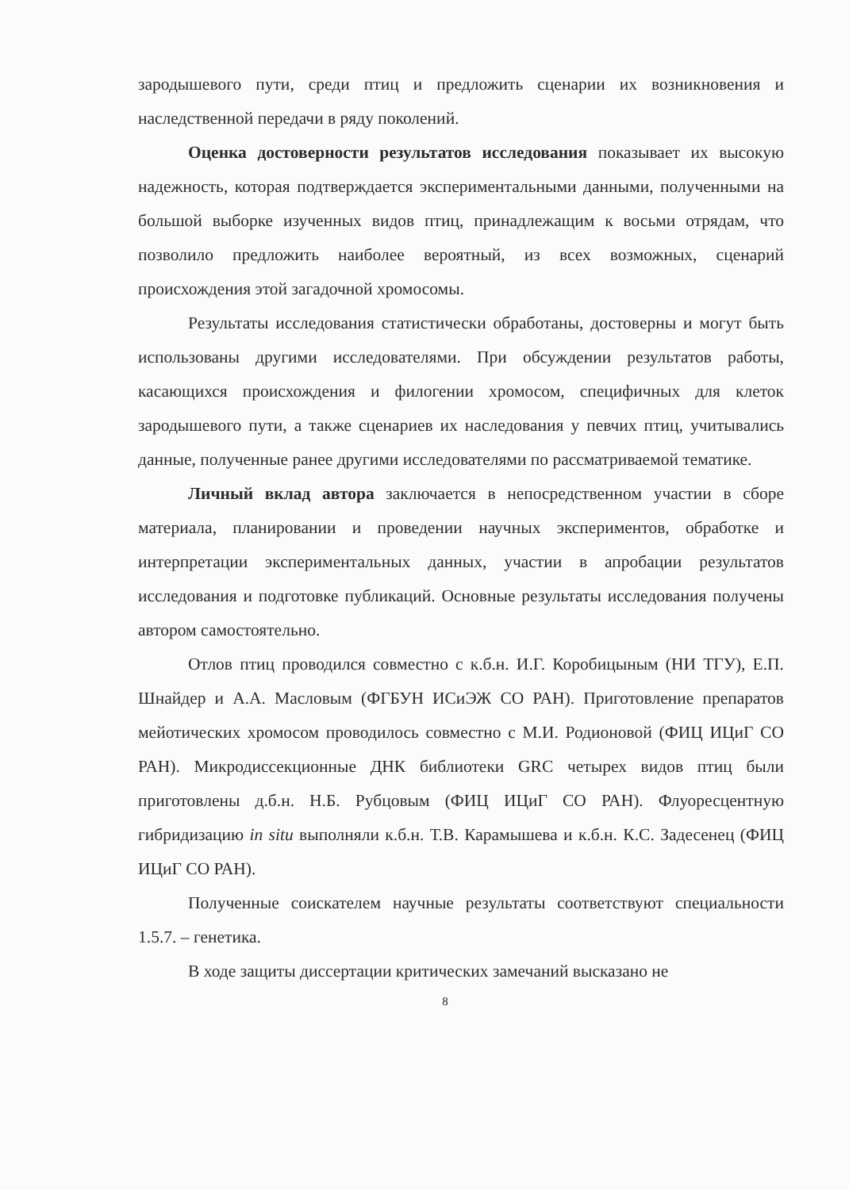зародышевого пути, среди птиц и предложить сценарии их возникновения и наследственной передачи в ряду поколений.
Оценка достоверности результатов исследования показывает их высокую надежность, которая подтверждается экспериментальными данными, полученными на большой выборке изученных видов птиц, принадлежащим к восьми отрядам, что позволило предложить наиболее вероятный, из всех возможных, сценарий происхождения этой загадочной хромосомы.
Результаты исследования статистически обработаны, достоверны и могут быть использованы другими исследователями. При обсуждении результатов работы, касающихся происхождения и филогении хромосом, специфичных для клеток зародышевого пути, а также сценариев их наследования у певчих птиц, учитывались данные, полученные ранее другими исследователями по рассматриваемой тематике.
Личный вклад автора заключается в непосредственном участии в сборе материала, планировании и проведении научных экспериментов, обработке и интерпретации экспериментальных данных, участии в апробации результатов исследования и подготовке публикаций. Основные результаты исследования получены автором самостоятельно.
Отлов птиц проводился совместно с к.б.н. И.Г. Коробицыным (НИ ТГУ), Е.П. Шнайдер и А.А. Масловым (ФГБУН ИСиЭЖ СО РАН). Приготовление препаратов мейотических хромосом проводилось совместно с М.И. Родионовой (ФИЦ ИЦиГ СО РАН). Микродиссекционные ДНК библиотеки GRC четырех видов птиц были приготовлены д.б.н. Н.Б. Рубцовым (ФИЦ ИЦиГ СО РАН). Флуоресцентную гибридизацию in situ выполняли к.б.н. Т.В. Карамышева и к.б.н. К.С. Задесенец (ФИЦ ИЦиГ СО РАН).
Полученные соискателем научные результаты соответствуют специальности 1.5.7. – генетика.
В ходе защиты диссертации критических замечаний высказано не
8